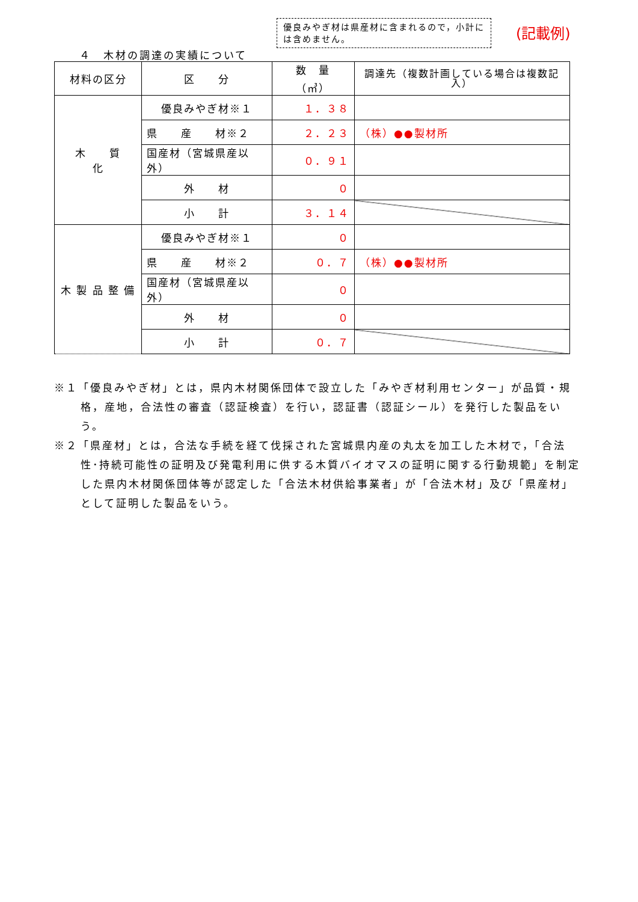優良みやぎ材は県産材に含まれるので，小計には含めません。
(記載例)
４　木材の調達の実績について
| 材料の区分 | 区 分 | 数 量 （㎥） | 調達先（複数計画している場合は複数記入） |
| --- | --- | --- | --- |
| 木 質 化 | 優良みやぎ材※１ | １．３８ | |
| | 県 産 材※２ | ２．２３ | （株）●●製材所 |
| | 国産材（宮城県産以外） | ０．９１ | |
| | 外 材 | ０ | |
| | 小 計 | ３．１４ | |
| 木 製 品 整 備 | 優良みやぎ材※１ | ０ | |
| | 県 産 材※２ | ０．７ | （株）●●製材所 |
| | 国産材（宮城県産以外） | ０ | |
| | 外 材 | ０ | |
| | 小 計 | ０．７ | |
※１「優良みやぎ材」とは，県内木材関係団体で設立した「みやぎ材利用センター」が品質・規格，産地，合法性の審査（認証検査）を行い，認証書（認証シール）を発行した製品をいう。
※２「県産材」とは，合法な手続を経て伐採された宮城県内産の丸太を加工した木材で，「合法性･持続可能性の証明及び発電利用に供する木質バイオマスの証明に関する行動規範」を制定した県内木材関係団体等が認定した「合法木材供給事業者」が「合法木材」及び「県産材」として証明した製品をいう。